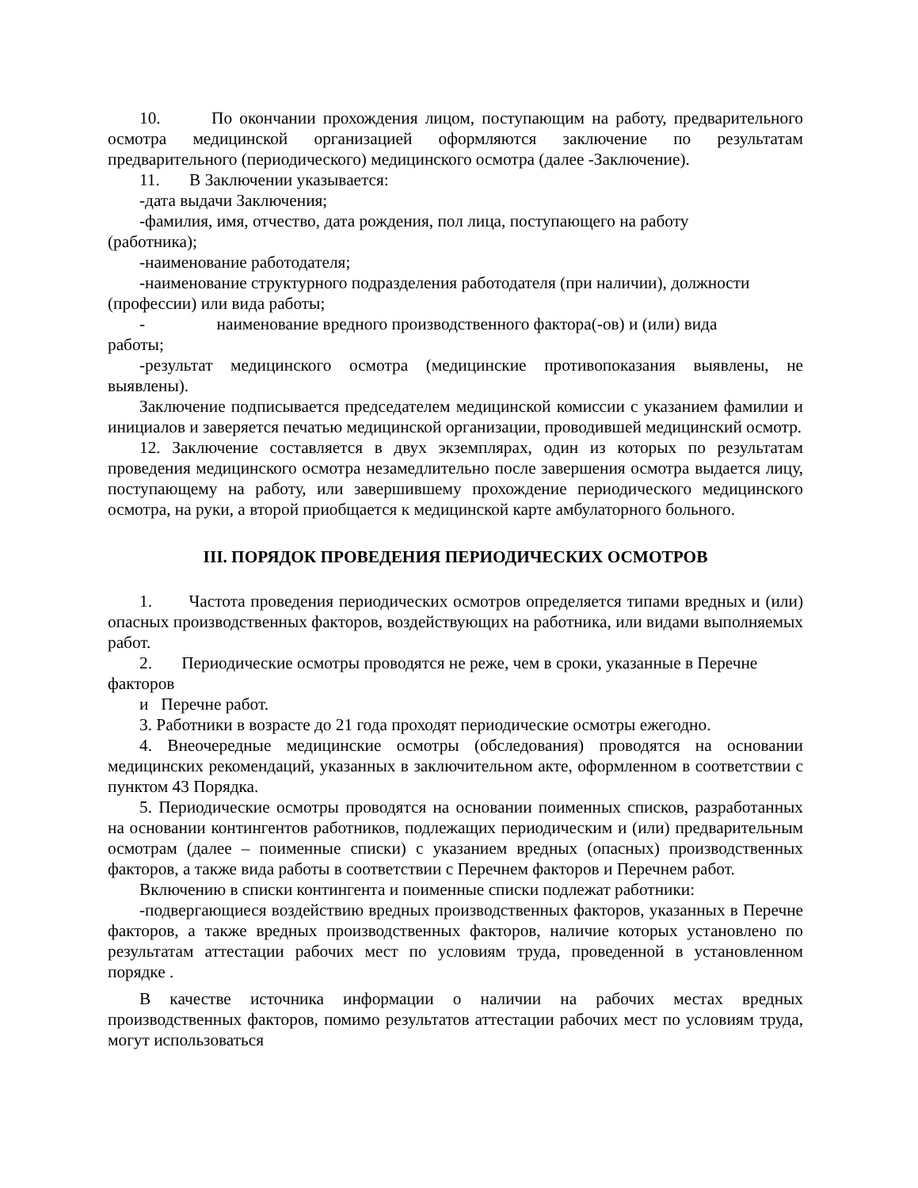10. По окончании прохождения лицом, поступающим на работу, предварительного осмотра медицинской организацией оформляются заключение по результатам предварительного (периодического) медицинского осмотра (далее -Заключение).
11. В Заключении указывается:
-дата выдачи Заключения;
-фамилия, имя, отчество, дата рождения, пол лица, поступающего на работу
(работника);
-наименование работодателя;
-наименование структурного подразделения работодателя (при наличии), должности
(профессии) или вида работы;
- наименование вредного производственного фактора(-ов) и (или) вида
работы;
-результат медицинского осмотра (медицинские противопоказания выявлены, не выявлены).
Заключение подписывается председателем медицинской комиссии с указанием фамилии и инициалов и заверяется печатью медицинской организации, проводившей медицинский осмотр.
12. Заключение составляется в двух экземплярах, один из которых по результатам проведения медицинского осмотра незамедлительно после завершения осмотра выдается лицу, поступающему на работу, или завершившему прохождение периодического медицинского осмотра, на руки, а второй приобщается к медицинской карте амбулаторного больного.
III. ПОРЯДОК ПРОВЕДЕНИЯ ПЕРИОДИЧЕСКИХ ОСМОТРОВ
1. Частота проведения периодических осмотров определяется типами вредных и (или) опасных производственных факторов, воздействующих на работника, или видами выполняемых работ.
2. Периодические осмотры проводятся не реже, чем в сроки, указанные в Перечне
факторов
и Перечне работ.
3. Работники в возрасте до 21 года проходят периодические осмотры ежегодно.
4. Внеочередные медицинские осмотры (обследования) проводятся на основании медицинских рекомендаций, указанных в заключительном акте, оформленном в соответствии с пунктом 43 Порядка.
5. Периодические осмотры проводятся на основании поименных списков, разработанных на основании контингентов работников, подлежащих периодическим и (или) предварительным осмотрам (далее – поименные списки) с указанием вредных (опасных) производственных факторов, а также вида работы в соответствии с Перечнем факторов и Перечнем работ.
Включению в списки контингента и поименные списки подлежат работники:
-подвергающиеся воздействию вредных производственных факторов, указанных в Перечне факторов, а также вредных производственных факторов, наличие которых установлено по результатам аттестации рабочих мест по условиям труда, проведенной в установленном порядке .
В качестве источника информации о наличии на рабочих местах вредных производственных факторов, помимо результатов аттестации рабочих мест по условиям труда, могут использоваться